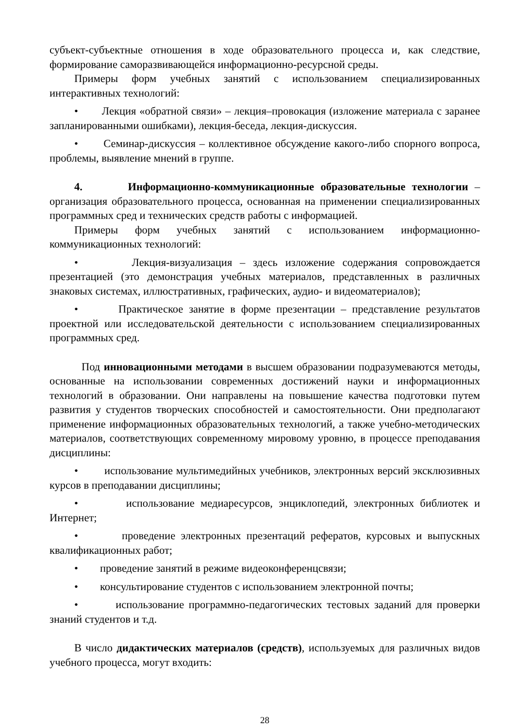субъект-субъектные отношения в ходе образовательного процесса и, как следствие, формирование саморазвивающейся информационно-ресурсной среды.
Примеры форм учебных занятий с использованием специализированных интерактивных технологий:
• Лекция «обратной связи» – лекция–провокация (изложение материала с заранее запланированными ошибками), лекция-беседа, лекция-дискуссия.
• Семинар-дискуссия – коллективное обсуждение какого-либо спорного вопроса, проблемы, выявление мнений в группе.
4. Информационно-коммуникационные образовательные технологии – организация образовательного процесса, основанная на применении специализированных программных сред и технических средств работы с информацией.
Примеры форм учебных занятий с использованием информационно-коммуникационных технологий:
• Лекция-визуализация – здесь изложение содержания сопровождается презентацией (это демонстрация учебных материалов, представленных в различных знаковых системах, иллюстративных, графических, аудио- и видеоматериалов);
• Практическое занятие в форме презентации – представление результатов проектной или исследовательской деятельности с использованием специализированных программных сред.
Под инновационными методами в высшем образовании подразумеваются методы, основанные на использовании современных достижений науки и информационных технологий в образовании. Они направлены на повышение качества подготовки путем развития у студентов творческих способностей и самостоятельности. Они предполагают применение информационных образовательных технологий, а также учебно-методических материалов, соответствующих современному мировому уровню, в процессе преподавания дисциплины:
• использование мультимедийных учебников, электронных версий эксклюзивных курсов в преподавании дисциплины;
• использование медиаресурсов, энциклопедий, электронных библиотек и Интернет;
• проведение электронных презентаций рефератов, курсовых и выпускных квалификационных работ;
• проведение занятий в режиме видеоконференцсвязи;
• консультирование студентов с использованием электронной почты;
• использование программно-педагогических тестовых заданий для проверки знаний студентов и т.д.
В число дидактических материалов (средств), используемых для различных видов учебного процесса, могут входить:
28